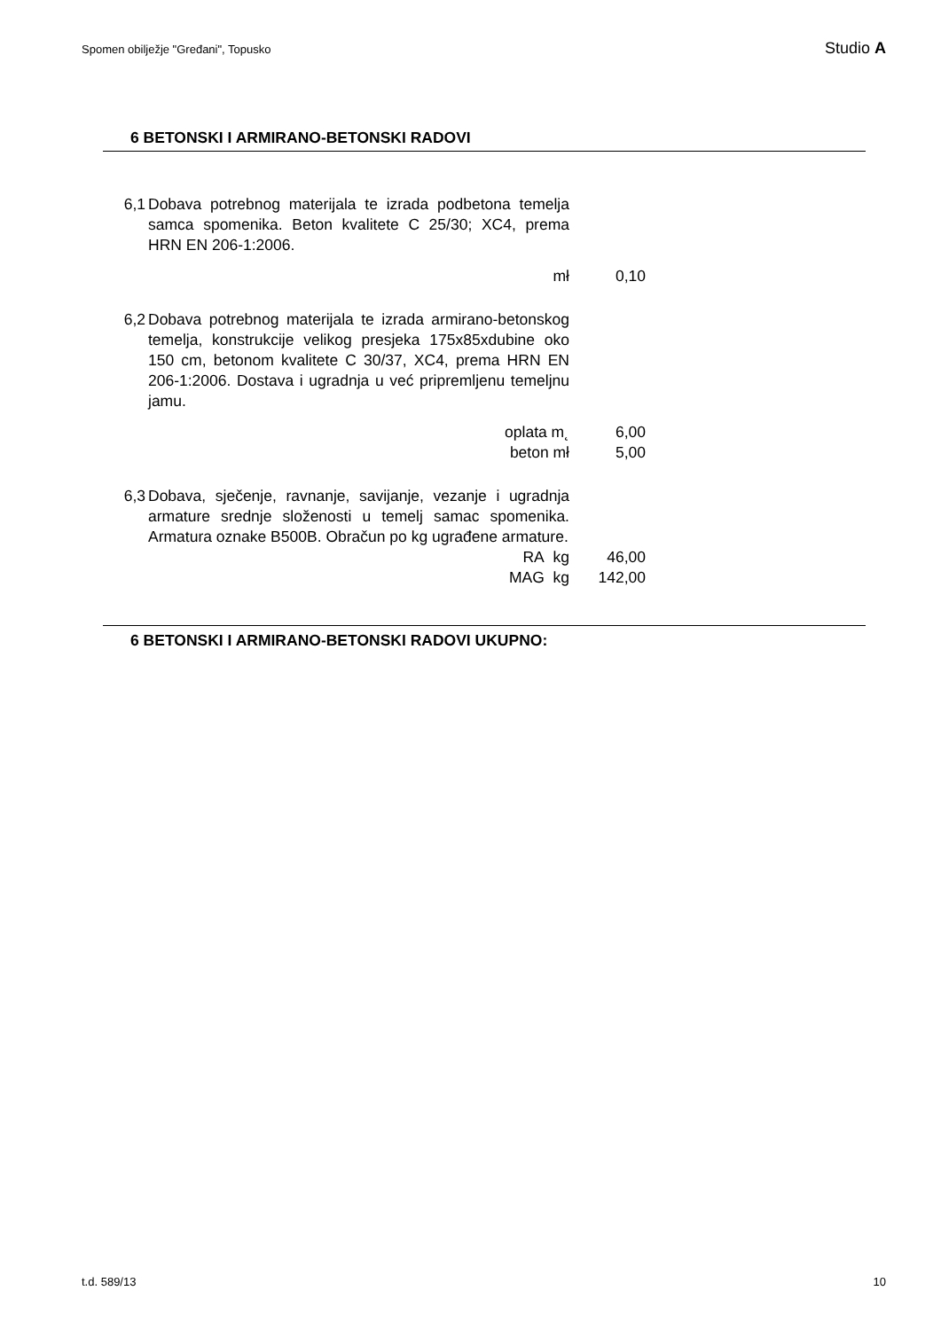Spomen obilježje "Gređani", Topusko Studio A
6 BETONSKI I ARMIRANO-BETONSKI RADOVI
| 6,1 | Dobava potrebnog materijala te izrada podbetona temelja samca spomenika. Beton kvalitete C 25/30; XC4, prema HRN EN 206-1:2006. | | |
| | mł | | 0,10 |
| 6,2 | Dobava potrebnog materijala te izrada armirano-betonskog temelja, konstrukcije velikog presjeka 175x85xdubine oko 150 cm, betonom kvalitete C 30/37, XC4, prema HRN EN 206-1:2006. Dostava i ugradnja u već pripremljenu temeljnu jamu. | | |
| | oplata m˛ | | 6,00 |
| | beton mł | | 5,00 |
| 6,3 | Dobava, sječenje, ravnanje, savijanje, vezanje i ugradnja armature srednje složenosti u temelj samac spomenika. Armatura oznake B500B. Obračun po kg ugrađene armature. | | |
| | RA kg | | 46,00 |
| | MAG kg | | 142,00 |
6 BETONSKI I ARMIRANO-BETONSKI RADOVI UKUPNO:
t.d. 589/13 10